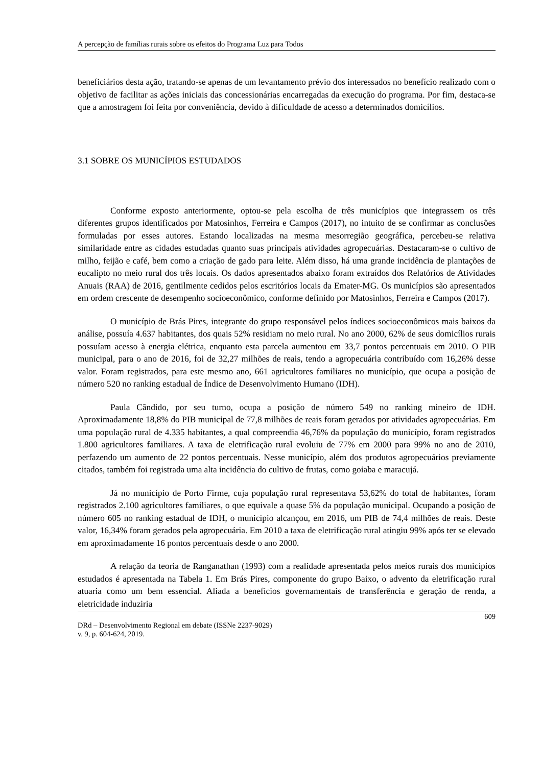A percepção de famílias rurais sobre os efeitos do Programa Luz para Todos
beneficiários desta ação, tratando-se apenas de um levantamento prévio dos interessados no benefício realizado com o objetivo de facilitar as ações iniciais das concessionárias encarregadas da execução do programa. Por fim, destaca-se que a amostragem foi feita por conveniência, devido à dificuldade de acesso a determinados domicílios.
3.1 SOBRE OS MUNICÍPIOS ESTUDADOS
Conforme exposto anteriormente, optou-se pela escolha de três municípios que integrassem os três diferentes grupos identificados por Matosinhos, Ferreira e Campos (2017), no intuito de se confirmar as conclusões formuladas por esses autores. Estando localizadas na mesma mesorregião geográfica, percebeu-se relativa similaridade entre as cidades estudadas quanto suas principais atividades agropecuárias. Destacaram-se o cultivo de milho, feijão e café, bem como a criação de gado para leite. Além disso, há uma grande incidência de plantações de eucalipto no meio rural dos três locais. Os dados apresentados abaixo foram extraídos dos Relatórios de Atividades Anuais (RAA) de 2016, gentilmente cedidos pelos escritórios locais da Emater-MG. Os municípios são apresentados em ordem crescente de desempenho socioeconômico, conforme definido por Matosinhos, Ferreira e Campos (2017).
O município de Brás Pires, integrante do grupo responsável pelos índices socioeconômicos mais baixos da análise, possuía 4.637 habitantes, dos quais 52% residiam no meio rural. No ano 2000, 62% de seus domicílios rurais possuíam acesso à energia elétrica, enquanto esta parcela aumentou em 33,7 pontos percentuais em 2010. O PIB municipal, para o ano de 2016, foi de 32,27 milhões de reais, tendo a agropecuária contribuído com 16,26% desse valor. Foram registrados, para este mesmo ano, 661 agricultores familiares no município, que ocupa a posição de número 520 no ranking estadual de Índice de Desenvolvimento Humano (IDH).
Paula Cândido, por seu turno, ocupa a posição de número 549 no ranking mineiro de IDH. Aproximadamente 18,8% do PIB municipal de 77,8 milhões de reais foram gerados por atividades agropecuárias. Em uma população rural de 4.335 habitantes, a qual compreendia 46,76% da população do município, foram registrados 1.800 agricultores familiares. A taxa de eletrificação rural evoluiu de 77% em 2000 para 99% no ano de 2010, perfazendo um aumento de 22 pontos percentuais. Nesse município, além dos produtos agropecuários previamente citados, também foi registrada uma alta incidência do cultivo de frutas, como goiaba e maracujá.
Já no município de Porto Firme, cuja população rural representava 53,62% do total de habitantes, foram registrados 2.100 agricultores familiares, o que equivale a quase 5% da população municipal. Ocupando a posição de número 605 no ranking estadual de IDH, o município alcançou, em 2016, um PIB de 74,4 milhões de reais. Deste valor, 16,34% foram gerados pela agropecuária. Em 2010 a taxa de eletrificação rural atingiu 99% após ter se elevado em aproximadamente 16 pontos percentuais desde o ano 2000.
A relação da teoria de Ranganathan (1993) com a realidade apresentada pelos meios rurais dos municípios estudados é apresentada na Tabela 1. Em Brás Pires, componente do grupo Baixo, o advento da eletrificação rural atuaria como um bem essencial. Aliada a benefícios governamentais de transferência e geração de renda, a eletricidade induziria
609
DRd – Desenvolvimento Regional em debate (ISSNe 2237-9029)
v. 9, p. 604-624, 2019.